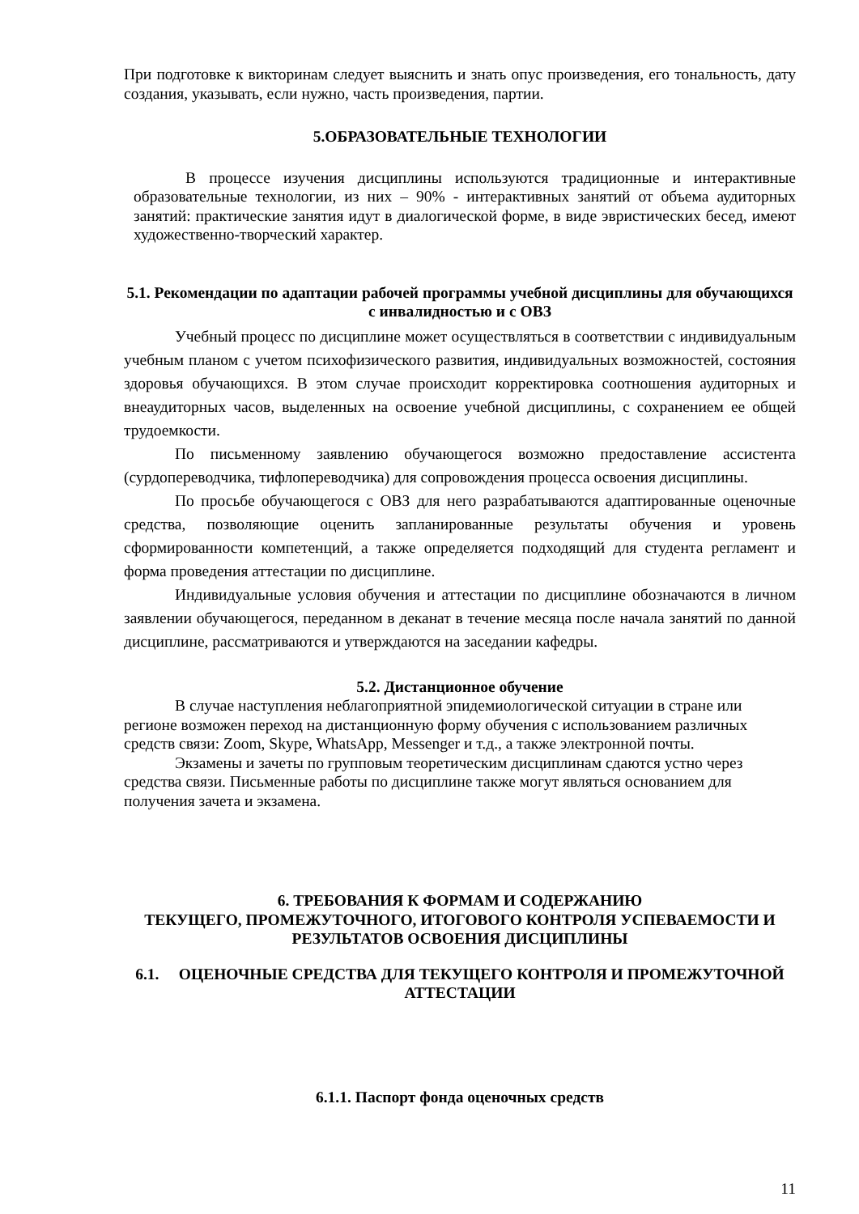При подготовке к викторинам следует выяснить и знать опус произведения, его тональность, дату создания, указывать, если нужно, часть произведения, партии.
5.ОБРАЗОВАТЕЛЬНЫЕ ТЕХНОЛОГИИ
В процессе изучения дисциплины используются традиционные и интерактивные образовательные технологии, из них – 90% - интерактивных занятий от объема аудиторных занятий: практические занятия идут в диалогической форме, в виде эвристических бесед, имеют художественно-творческий характер.
5.1. Рекомендации по адаптации рабочей программы учебной дисциплины для обучающихся с инвалидностью и с ОВЗ
Учебный процесс по дисциплине может осуществляться в соответствии с индивидуальным учебным планом с учетом психофизического развития, индивидуальных возможностей, состояния здоровья обучающихся. В этом случае происходит корректировка соотношения аудиторных и внеаудиторных часов, выделенных на освоение учебной дисциплины, с сохранением ее общей трудоемкости.
По письменному заявлению обучающегося возможно предоставление ассистента (сурдопереводчика, тифлопереводчика) для сопровождения процесса освоения дисциплины.
По просьбе обучающегося с ОВЗ для него разрабатываются адаптированные оценочные средства, позволяющие оценить запланированные результаты обучения и уровень сформированности компетенций, а также определяется подходящий для студента регламент и форма проведения аттестации по дисциплине.
Индивидуальные условия обучения и аттестации по дисциплине обозначаются в личном заявлении обучающегося, переданном в деканат в течение месяца после начала занятий по данной дисциплине, рассматриваются и утверждаются на заседании кафедры.
5.2. Дистанционное обучение
В случае наступления неблагоприятной эпидемиологической ситуации в стране или регионе возможен переход на дистанционную форму обучения с использованием различных средств связи: Zoom, Skype, WhatsApp, Messenger и т.д., а также электронной почты.
Экзамены и зачеты по групповым теоретическим дисциплинам сдаются устно через средства связи. Письменные работы по дисциплине также могут являться основанием для получения зачета и экзамена.
6. ТРЕБОВАНИЯ К ФОРМАМ И СОДЕРЖАНИЮ
ТЕКУЩЕГО, ПРОМЕЖУТОЧНОГО, ИТОГОВОГО КОНТРОЛЯ УСПЕВАЕМОСТИ И РЕЗУЛЬТАТОВ ОСВОЕНИЯ ДИСЦИПЛИНЫ
6.1. ОЦЕНОЧНЫЕ СРЕДСТВА ДЛЯ ТЕКУЩЕГО КОНТРОЛЯ И ПРОМЕЖУТОЧНОЙ АТТЕСТАЦИИ
6.1.1. Паспорт фонда оценочных средств
11